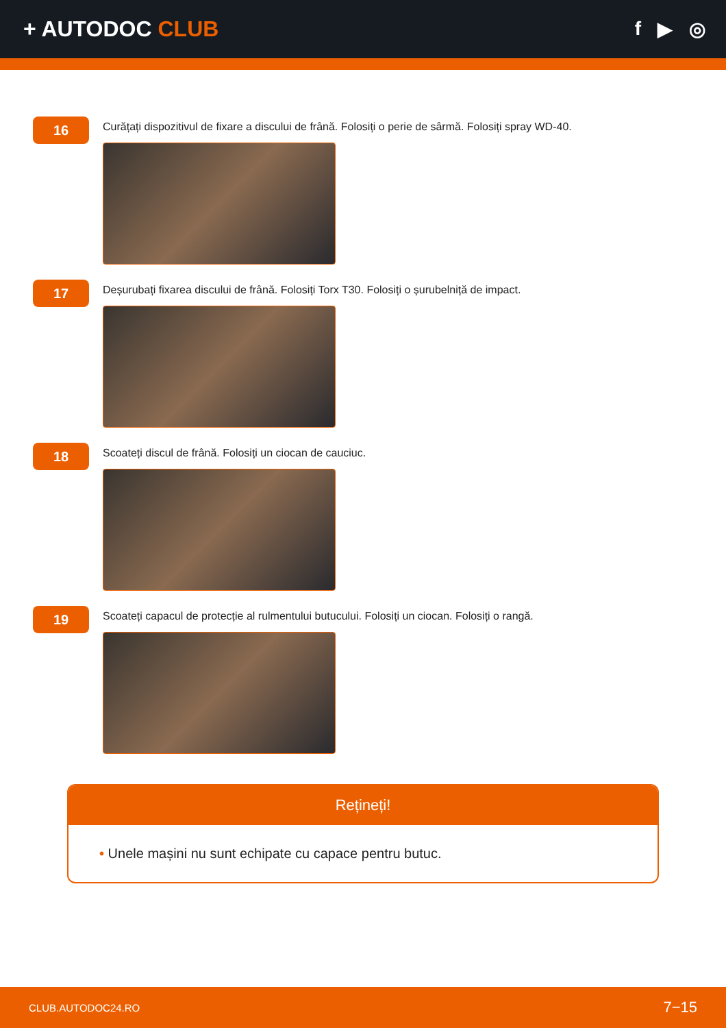+ AUTODOC CLUB f ▶ ◎
16
Curățați dispozitivul de fixare a discului de frână. Folosiți o perie de sârmă. Folosiți spray WD-40.
17
Deșurubați fixarea discului de frână. Folosiți Torx T30. Folosiți o șurubelniță de impact.
18
Scoateți discul de frână. Folosiți un ciocan de cauciuc.
19
Scoateți capacul de protecție al rulmentului butucului. Folosiți un ciocan. Folosiți o rangă.
Rețineți!
• Unele mașini nu sunt echipate cu capace pentru butuc.
CLUB.AUTODOC24.RO 7−15